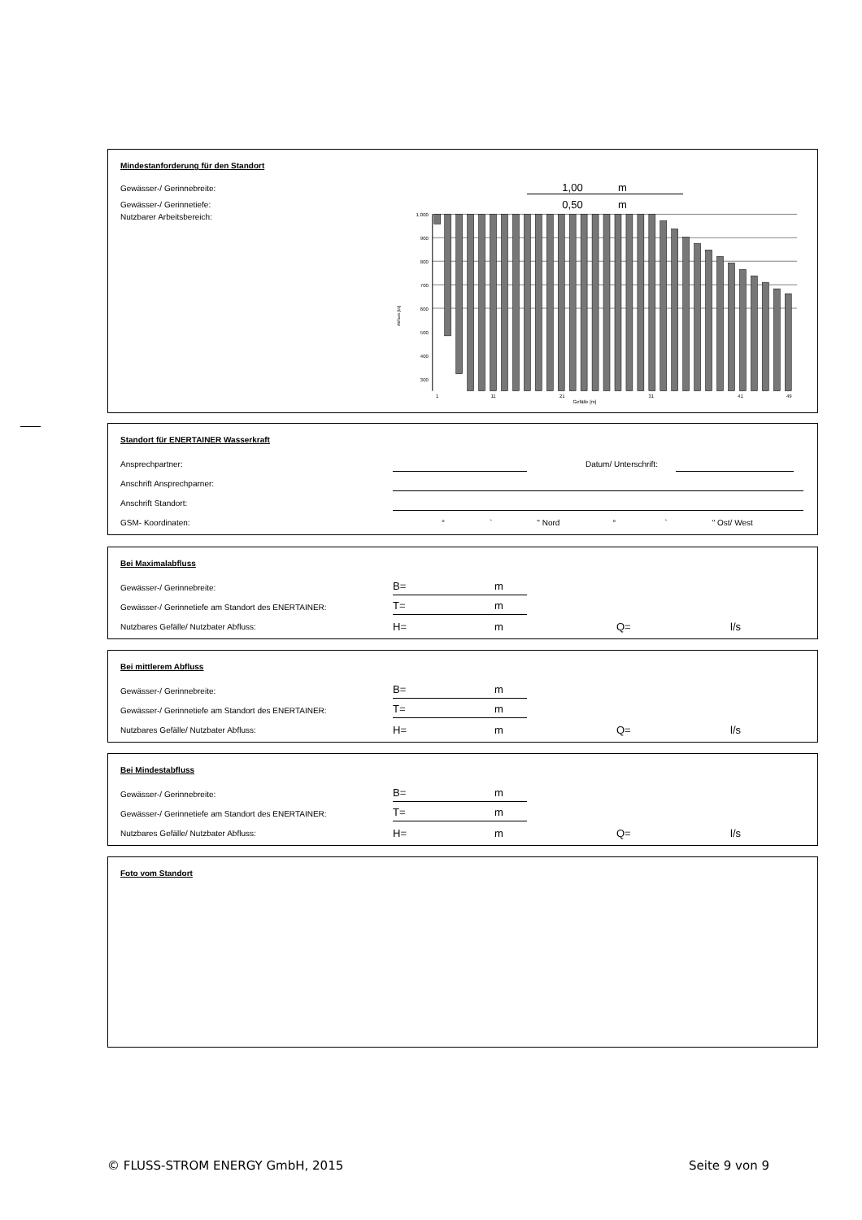Mindestanforderung für den Standort
Gewässer-/ Gerinnebreite: 1,00 m
Gewässer-/ Gerinnetiefe: 0,50 m
Nutzbarer Arbeitsbereich:
1.000
900
800
700
600
500
400
300
1
11
21
31
41
49
Abfluss [l/s]
Gefälle [m]
Standort für ENERTAINER Wasserkraft
Ansprechpartner: Datum/ Unterschrift:
Anschrift Ansprechparner:
Anschrift Standort:
GSM- Koordinaten: ° ` " Nord ° ` " Ost/ West
Bei Maximalabfluss
Gewässer-/ Gerinnebreite: B= m
Gewässer-/ Gerinnetiefe am Standort des ENERTAINER: T= m
Nutzbares Gefälle/ Nutzbater Abfluss: H= m Q= l/s
Bei mittlerem Abfluss
Gewässer-/ Gerinnebreite: B= m
Gewässer-/ Gerinnetiefe am Standort des ENERTAINER: T= m
Nutzbares Gefälle/ Nutzbater Abfluss: H= m Q= l/s
Bei Mindestabfluss
Gewässer-/ Gerinnebreite: B= m
Gewässer-/ Gerinnetiefe am Standort des ENERTAINER: T= m
Nutzbares Gefälle/ Nutzbater Abfluss: H= m Q= l/s
Foto vom Standort
© FLUSS-STROM ENERGY GmbH, 2015 Seite 9 von 9